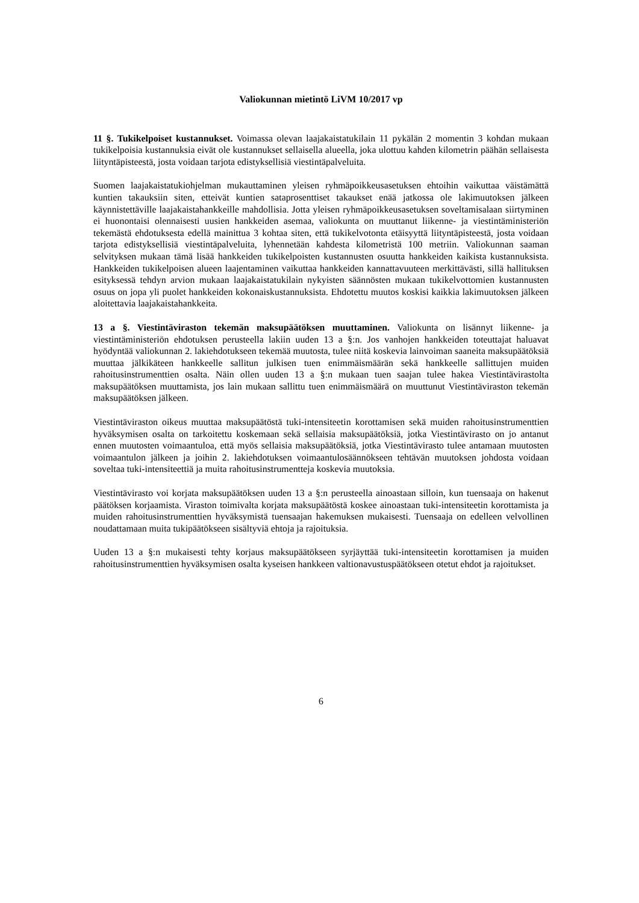Valiokunnan mietintö LiVM 10/2017 vp
11 §. Tukikelpoiset kustannukset. Voimassa olevan laajakaistatukilain 11 pykälän 2 momentin 3 kohdan mukaan tukikelpoisia kustannuksia eivät ole kustannukset sellaisella alueella, joka ulottuu kahden kilometrin päähän sellaisesta liityntäpisteestä, josta voidaan tarjota edistyksellisiä viestintäpalveluita.
Suomen laajakaistatukiohjelman mukauttaminen yleisen ryhmäpoikkeusasetuksen ehtoihin vaikuttaa väistämättä kuntien takauksiin siten, etteivät kuntien sataprosenttiset takaukset enää jatkossa ole lakimuutoksen jälkeen käynnistettäville laajakaistahankkeille mahdollisia. Jotta yleisen ryhmäpoikkeusasetuksen soveltamisalaan siirtyminen ei huonontaisi olennaisesti uusien hankkeiden asemaa, valiokunta on muuttanut liikenne- ja viestintäministeriön tekemästä ehdotuksesta edellä mainittua 3 kohtaa siten, että tukikelvotonta etäisyyttä liityntäpisteestä, josta voidaan tarjota edistyksellisiä viestintäpalveluita, lyhennetään kahdesta kilometristä 100 metriin. Valiokunnan saaman selvityksen mukaan tämä lisää hankkeiden tukikelpoisten kustannusten osuutta hankkeiden kaikista kustannuksista. Hankkeiden tukikelpoisen alueen laajentaminen vaikuttaa hankkeiden kannattavuuteen merkittävästi, sillä hallituksen esityksessä tehdyn arvion mukaan laajakaistatukilain nykyisten säännösten mukaan tukikelvottomien kustannusten osuus on jopa yli puolet hankkeiden kokonaiskustannuksista. Ehdotettu muutos koskisi kaikkia lakimuutoksen jälkeen aloitettavia laajakaistahankkeita.
13 a §. Viestintäviraston tekemän maksupäätöksen muuttaminen. Valiokunta on lisännyt liikenne- ja viestintäministeriön ehdotuksen perusteella lakiin uuden 13 a §:n. Jos vanhojen hankkeiden toteuttajat haluavat hyödyntää valiokunnan 2. lakiehdotukseen tekemää muutosta, tulee niitä koskevia lainvoiman saaneita maksupäätöksiä muuttaa jälkikäteen hankkeelle sallitun julkisen tuen enimmäismäärän sekä hankkeelle sallittujen muiden rahoitusinstrumenttien osalta. Näin ollen uuden 13 a §:n mukaan tuen saajan tulee hakea Viestintävirastolta maksupäätöksen muuttamista, jos lain mukaan sallittu tuen enimmäismäärä on muuttunut Viestintäviraston tekemän maksupäätöksen jälkeen.
Viestintäviraston oikeus muuttaa maksupäätöstä tuki-intensiteetin korottamisen sekä muiden rahoitusinstrumenttien hyväksymisen osalta on tarkoitettu koskemaan sekä sellaisia maksupäätöksiä, jotka Viestintävirasto on jo antanut ennen muutosten voimaantuloa, että myös sellaisia maksupäätöksiä, jotka Viestintävirasto tulee antamaan muutosten voimaantulon jälkeen ja joihin 2. lakiehdotuksen voimaantulosäännökseen tehtävän muutoksen johdosta voidaan soveltaa tuki-intensiteettiä ja muita rahoitusinstrumentteja koskevia muutoksia.
Viestintävirasto voi korjata maksupäätöksen uuden 13 a §:n perusteella ainoastaan silloin, kun tuensaaja on hakenut päätöksen korjaamista. Viraston toimivalta korjata maksupäätöstä koskee ainoastaan tuki-intensiteetin korottamista ja muiden rahoitusinstrumenttien hyväksymistä tuensaajan hakemuksen mukaisesti. Tuensaaja on edelleen velvollinen noudattamaan muita tukipäätökseen sisältyviä ehtoja ja rajoituksia.
Uuden 13 a §:n mukaisesti tehty korjaus maksupäätökseen syrjäyttää tuki-intensiteetin korottamisen ja muiden rahoitusinstrumenttien hyväksymisen osalta kyseisen hankkeen valtionavustuspäätökseen otetut ehdot ja rajoitukset.
6